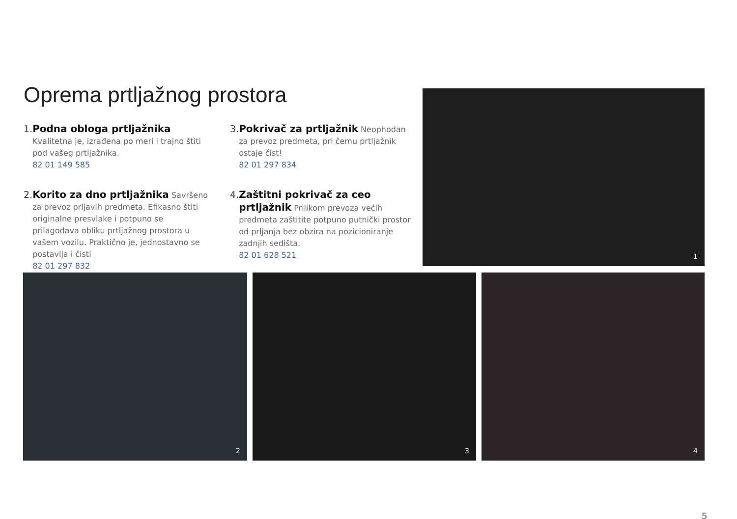Oprema prtljažnog prostora
1. Podna obloga prtljažnika Kvalitetna je, izrađena po meri i trajno štiti pod vašeg prtljažnika.
82 01 149 585
2. Korito za dno prtljažnika Savršeno za prevoz prljavih predmeta. Efikasno štiti originalne presvlake i potpuno se prilagođava obliku prtljažnog prostora u vašem vozilu. Praktično je, jednostavno se postavlja i čisti
82 01 297 832
3. Pokrivač za prtljažnik Neophodan za prevoz predmeta, pri čemu prtljažnik ostaje čist!
82 01 297 834
4. Zaštitni pokrivač za ceo prtljažnik Prilikom prevoza većih predmeta zaštitite potpuno putnički prostor od prljanja bez obzira na pozicioniranje zadnjih sedišta.
82 01 628 521
1
2 3 4
5